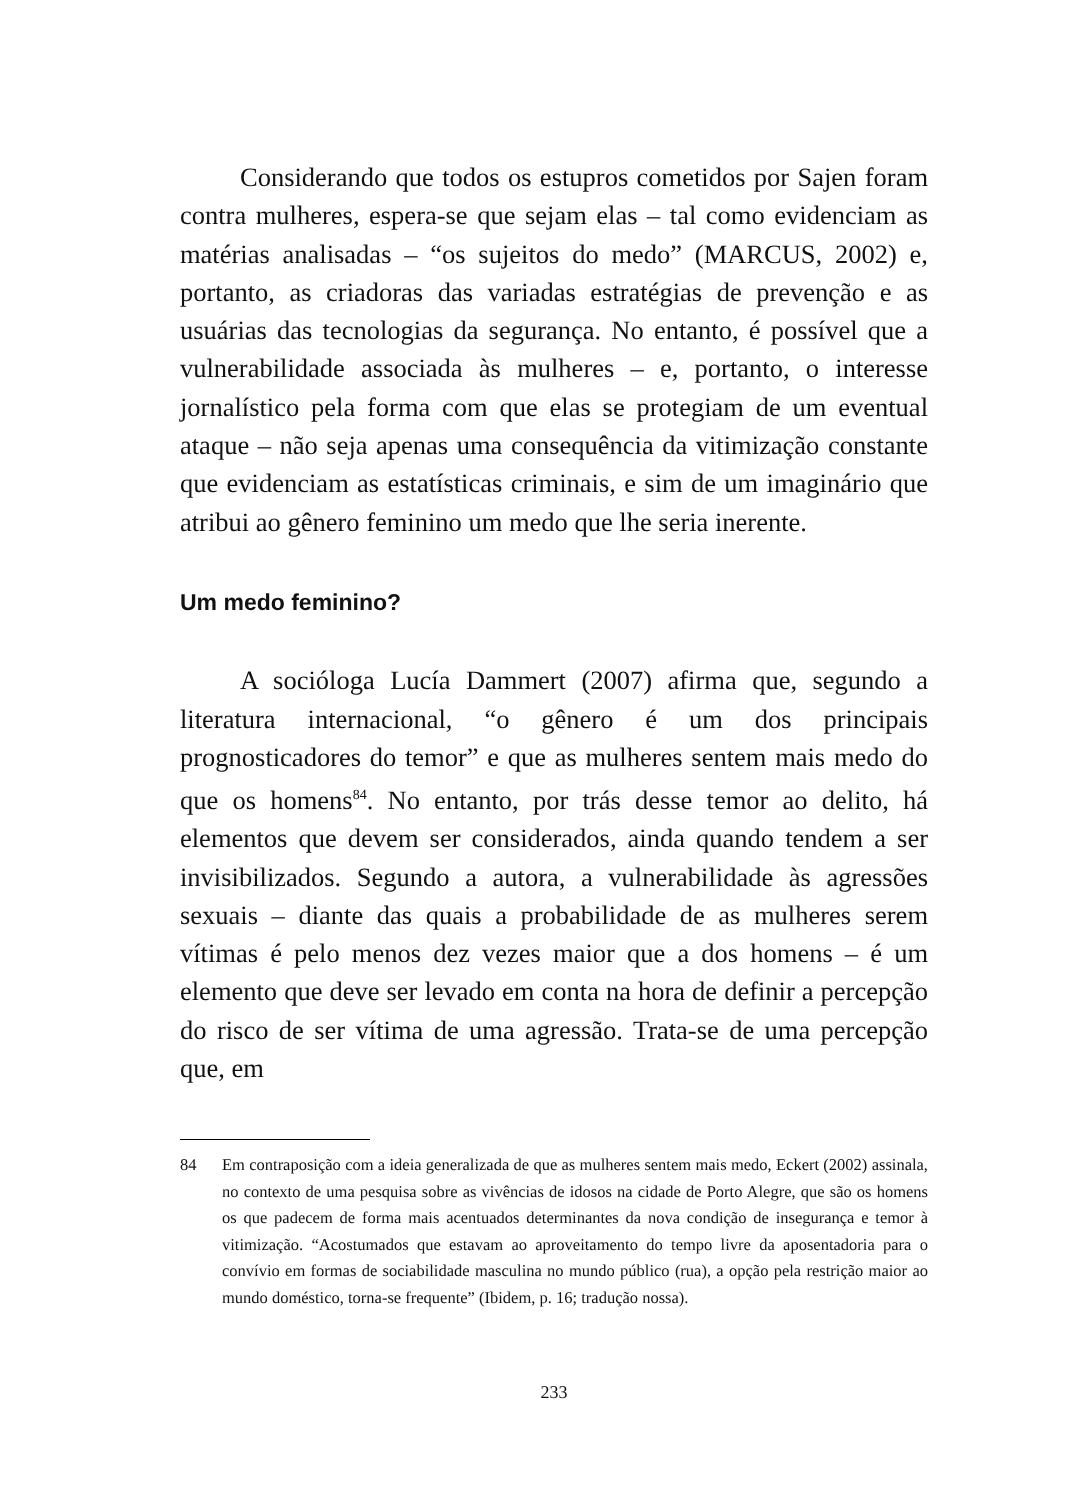Considerando que todos os estupros cometidos por Sajen foram contra mulheres, espera-se que sejam elas – tal como evidenciam as matérias analisadas – “os sujeitos do medo” (MARCUS, 2002) e, portanto, as criadoras das variadas estratégias de prevenção e as usuárias das tecnologias da segurança. No entanto, é possível que a vulnerabilidade associada às mulheres – e, portanto, o interesse jornalístico pela forma com que elas se protegiam de um eventual ataque – não seja apenas uma consequência da vitimização constante que evidenciam as estatísticas criminais, e sim de um imaginário que atribui ao gênero feminino um medo que lhe seria inerente.
Um medo feminino?
A socióloga Lucía Dammert (2007) afirma que, segundo a literatura internacional, “o gênero é um dos principais prognosticadores do temor” e que as mulheres sentem mais medo do que os homens<sup>84</sup>. No entanto, por trás desse temor ao delito, há elementos que devem ser considerados, ainda quando tendem a ser invisibilizados. Segundo a autora, a vulnerabilidade às agressões sexuais – diante das quais a probabilidade de as mulheres serem vítimas é pelo menos dez vezes maior que a dos homens – é um elemento que deve ser levado em conta na hora de definir a percepção do risco de ser vítima de uma agressão. Trata-se de uma percepção que, em
84 Em contraposição com a ideia generalizada de que as mulheres sentem mais medo, Eckert (2002) assinala, no contexto de uma pesquisa sobre as vivências de idosos na cidade de Porto Alegre, que são os homens os que padecem de forma mais acentuados determinantes da nova condição de insegurança e temor à vitimização. “Acostumados que estavam ao aproveitamento do tempo livre da aposentadoria para o convívio em formas de sociabilidade masculina no mundo público (rua), a opção pela restrição maior ao mundo doméstico, torna-se frequente” (Ibidem, p. 16; tradução nossa).
233